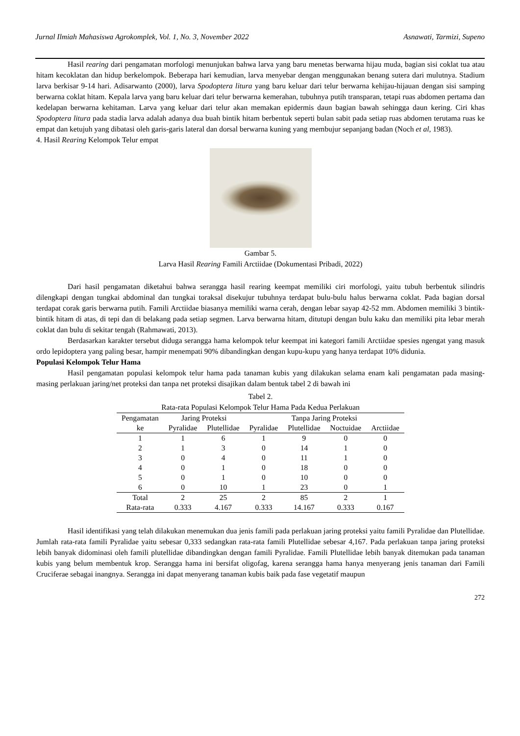Jurnal Ilmiah Mahasiswa Agrokomplek, Vol. 1, No. 3, November 2022 Asnawati, Tarmizi, Supeno
Hasil rearing dari pengamatan morfologi menunjukan bahwa larva yang baru menetas berwarna hijau muda, bagian sisi coklat tua atau hitam kecoklatan dan hidup berkelompok. Beberapa hari kemudian, larva menyebar dengan menggunakan benang sutera dari mulutnya. Stadium larva berkisar 9-14 hari. Adisarwanto (2000), larva Spodoptera litura yang baru keluar dari telur berwarna kehijau-hijauan dengan sisi samping berwarna coklat hitam. Kepala larva yang baru keluar dari telur berwarna kemerahan, tubuhnya putih transparan, tetapi ruas abdomen pertama dan kedelapan berwarna kehitaman. Larva yang keluar dari telur akan memakan epidermis daun bagian bawah sehingga daun kering. Ciri khas Spodoptera litura pada stadia larva adalah adanya dua buah bintik hitam berbentuk seperti bulan sabit pada setiap ruas abdomen terutama ruas ke empat dan ketujuh yang dibatasi oleh garis-garis lateral dan dorsal berwarna kuning yang membujur sepanjang badan (Noch et al, 1983).
4. Hasil Rearing Kelompok Telur empat
Gambar 5.
Larva Hasil Rearing Famili Arctiidae (Dokumentasi Pribadi, 2022)
Dari hasil pengamatan diketahui bahwa serangga hasil rearing keempat memiliki ciri morfologi, yaitu tubuh berbentuk silindris dilengkapi dengan tungkai abdominal dan tungkai toraksal disekujur tubuhnya terdapat bulu-bulu halus berwarna coklat. Pada bagian dorsal terdapat corak garis berwarna putih. Famili Arctiidae biasanya memiliki warna cerah, dengan lebar sayap 42-52 mm. Abdomen memiliki 3 bintik-bintik hitam di atas, di tepi dan di belakang pada setiap segmen. Larva berwarna hitam, ditutupi dengan bulu kaku dan memiliki pita lebar merah coklat dan bulu di sekitar tengah (Rahmawati, 2013).
Berdasarkan karakter tersebut diduga serangga hama kelompok telur keempat ini kategori famili Arctiidae spesies ngengat yang masuk ordo lepidoptera yang paling besar, hampir menempati 90% dibandingkan dengan kupu-kupu yang hanya terdapat 10% didunia.
Populasi Kelompok Telur Hama
Hasil pengamatan populasi kelompok telur hama pada tanaman kubis yang dilakukan selama enam kali pengamatan pada masing-masing perlakuan jaring/net proteksi dan tanpa net proteksi disajikan dalam bentuk tabel 2 di bawah ini
Tabel 2.
Rata-rata Populasi Kelompok Telur Hama Pada Kedua Perlakuan
| Pengamatan | Jaring Proteksi | | Tanpa Jaring Proteksi | | | |
| --- | --- | --- | --- | --- | --- | --- |
| ke | Pyralidae | Plutellidae | Pyralidae | Plutellidae | Noctuidae | Arctiidae |
| 1 | 1 | 6 | 1 | 9 | 0 | 0 |
| 2 | 1 | 3 | 0 | 14 | 1 | 0 |
| 3 | 0 | 4 | 0 | 11 | 1 | 0 |
| 4 | 0 | 1 | 0 | 18 | 0 | 0 |
| 5 | 0 | 1 | 0 | 10 | 0 | 0 |
| 6 | 0 | 10 | 1 | 23 | 0 | 1 |
| Total | 2 | 25 | 2 | 85 | 2 | 1 |
| Rata-rata | 0.333 | 4.167 | 0.333 | 14.167 | 0.333 | 0.167 |
Hasil identifikasi yang telah dilakukan menemukan dua jenis famili pada perlakuan jaring proteksi yaitu famili Pyralidae dan Plutellidae. Jumlah rata-rata famili Pyralidae yaitu sebesar 0,333 sedangkan rata-rata famili Plutellidae sebesar 4,167. Pada perlakuan tanpa jaring proteksi lebih banyak didominasi oleh famili plutellidae dibandingkan dengan famili Pyralidae. Famili Plutellidae lebih banyak ditemukan pada tanaman kubis yang belum membentuk krop. Serangga hama ini bersifat oligofag, karena serangga hama hanya menyerang jenis tanaman dari Famili Cruciferae sebagai inangnya. Serangga ini dapat menyerang tanaman kubis baik pada fase vegetatif maupun
272